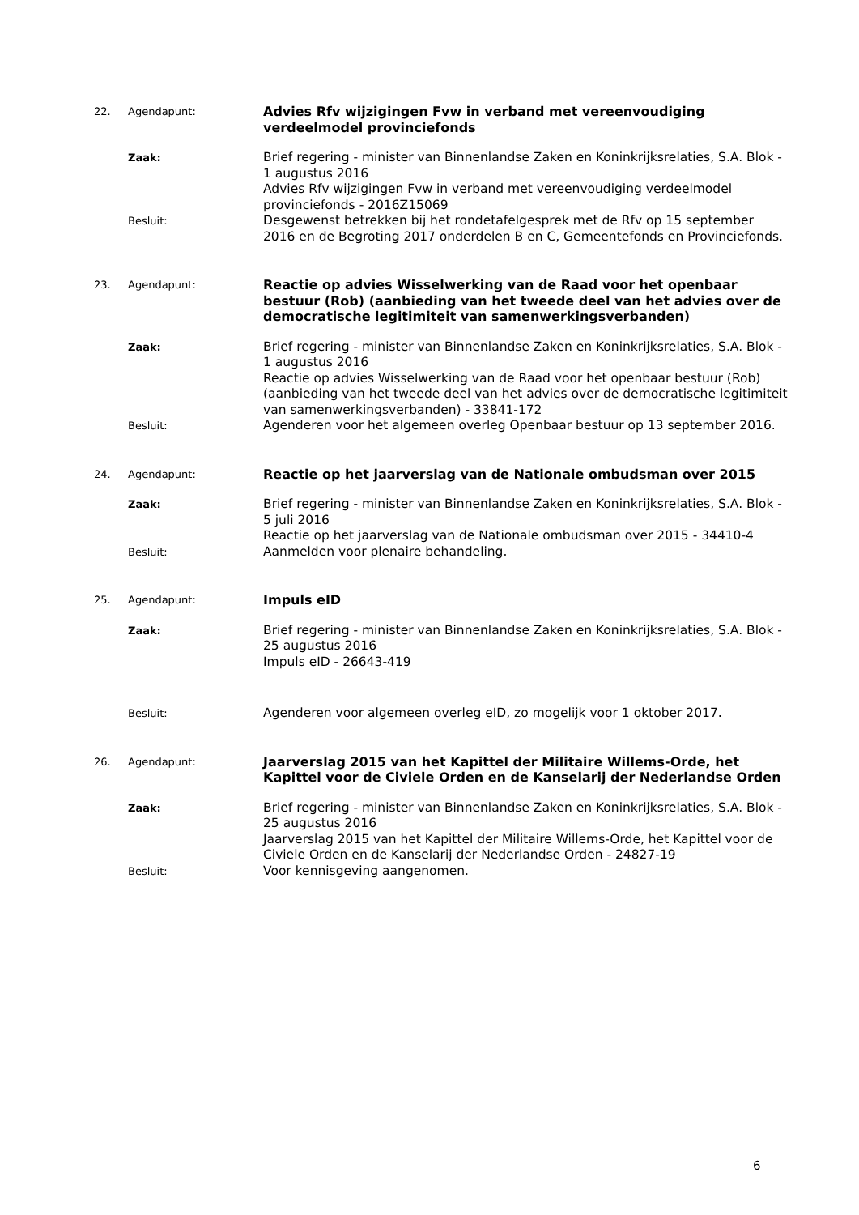22. Agendapunt:
Advies Rfv wijzigingen Fvw in verband met vereenvoudiging verdeelmodel provinciefonds
Zaak:
Brief regering - minister van Binnenlandse Zaken en Koninkrijksrelaties, S.A. Blok - 1 augustus 2016
Advies Rfv wijzigingen Fvw in verband met vereenvoudiging verdeelmodel provinciefonds - 2016Z15069
Besluit:
Desgewenst betrekken bij het rondetafelgesprek met de Rfv op 15 september 2016 en de Begroting 2017 onderdelen B en C, Gemeentefonds en Provinciefonds.
23. Agendapunt:
Reactie op advies Wisselwerking van de Raad voor het openbaar bestuur (Rob) (aanbieding van het tweede deel van het advies over de democratische legitimiteit van samenwerkingsverbanden)
Zaak:
Brief regering - minister van Binnenlandse Zaken en Koninkrijksrelaties, S.A. Blok - 1 augustus 2016
Reactie op advies Wisselwerking van de Raad voor het openbaar bestuur (Rob) (aanbieding van het tweede deel van het advies over de democratische legitimiteit van samenwerkingsverbanden) - 33841-172
Besluit:
Agenderen voor het algemeen overleg Openbaar bestuur op 13 september 2016.
24. Agendapunt:
Reactie op het jaarverslag van de Nationale ombudsman over 2015
Zaak:
Brief regering - minister van Binnenlandse Zaken en Koninkrijksrelaties, S.A. Blok - 5 juli 2016
Reactie op het jaarverslag van de Nationale ombudsman over 2015 - 34410-4
Besluit:
Aanmelden voor plenaire behandeling.
25. Agendapunt:
Impuls eID
Zaak:
Brief regering - minister van Binnenlandse Zaken en Koninkrijksrelaties, S.A. Blok - 25 augustus 2016
Impuls eID - 26643-419
Besluit:
Agenderen voor algemeen overleg eID, zo mogelijk voor 1 oktober 2017.
26. Agendapunt:
Jaarverslag 2015 van het Kapittel der Militaire Willems-Orde, het Kapittel voor de Civiele Orden en de Kanselarij der Nederlandse Orden
Zaak:
Brief regering - minister van Binnenlandse Zaken en Koninkrijksrelaties, S.A. Blok - 25 augustus 2016
Jaarverslag 2015 van het Kapittel der Militaire Willems-Orde, het Kapittel voor de Civiele Orden en de Kanselarij der Nederlandse Orden - 24827-19
Besluit:
Voor kennisgeving aangenomen.
6